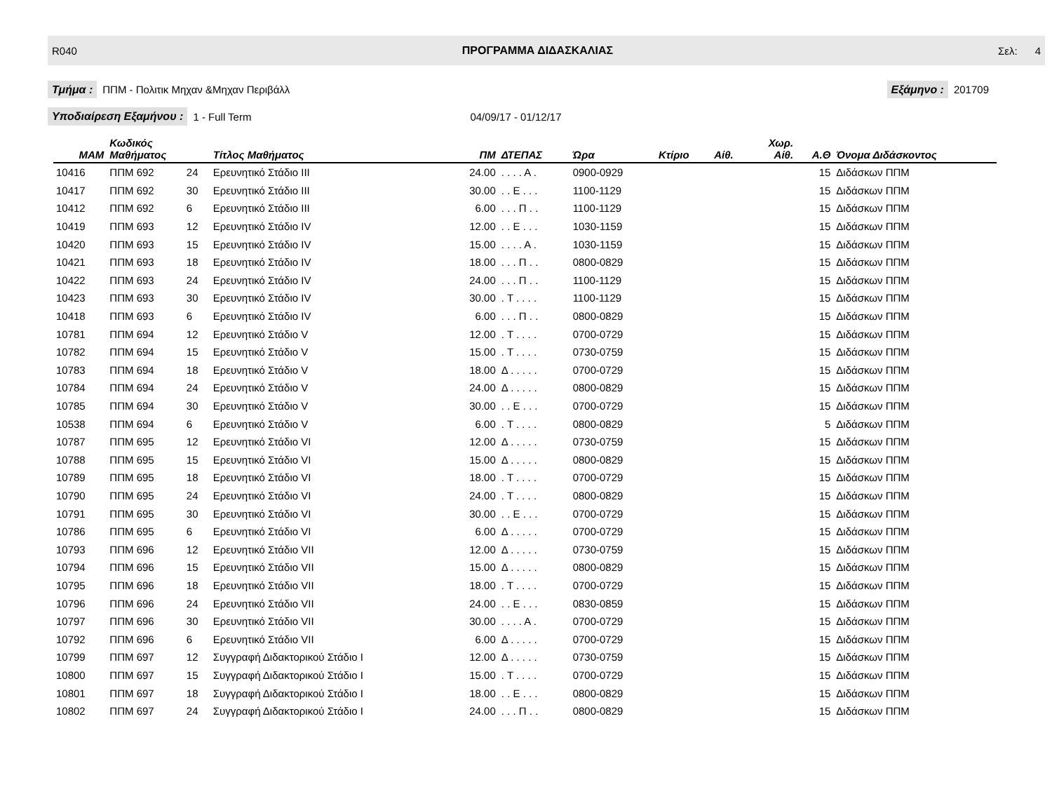R040 ΠΡΟΓΡΑΜΜΑ ΔΙΔΑΣΚΑΛΙΑΣ Σελ: 4
Τμήμα : ΠΠΜ - Πολιτικ Μηχαν &Μηχαν Περιβάλλ Εξάμηνο : 201709
Υποδιαίρεση Εξαμήνου : 1 - Full Term 04/09/17 - 01/12/17
| MAM | Κωδικός Μαθήματος | | Τίτλος Μαθήματος | ΠΜ | ΔΤΕΠΑΣ | Ώρα | Κτίριο | Αίθ. | Χωρ. Αίθ. | Α.Θ | Όνομα Διδάσκοντος |
| --- | --- | --- | --- | --- | --- | --- | --- | --- | --- | --- | --- |
| 10416 | ΠΠΜ 692 | 24 | Ερευνητικό Στάδιο III | 24.00 | . . . . Α . | 0900-0929 | | | | 15 | Διδάσκων ΠΠΜ |
| 10417 | ΠΠΜ 692 | 30 | Ερευνητικό Στάδιο III | 30.00 | . . Ε . . . | 1100-1129 | | | | 15 | Διδάσκων ΠΠΜ |
| 10412 | ΠΠΜ 692 | 6 | Ερευνητικό Στάδιο III | 6.00 | . . . Π . . | 1100-1129 | | | | 15 | Διδάσκων ΠΠΜ |
| 10419 | ΠΠΜ 693 | 12 | Ερευνητικό Στάδιο IV | 12.00 | . . Ε . . . | 1030-1159 | | | | 15 | Διδάσκων ΠΠΜ |
| 10420 | ΠΠΜ 693 | 15 | Ερευνητικό Στάδιο IV | 15.00 | . . . . Α . | 1030-1159 | | | | 15 | Διδάσκων ΠΠΜ |
| 10421 | ΠΠΜ 693 | 18 | Ερευνητικό Στάδιο IV | 18.00 | . . . Π . . | 0800-0829 | | | | 15 | Διδάσκων ΠΠΜ |
| 10422 | ΠΠΜ 693 | 24 | Ερευνητικό Στάδιο IV | 24.00 | . . . Π . . | 1100-1129 | | | | 15 | Διδάσκων ΠΠΜ |
| 10423 | ΠΠΜ 693 | 30 | Ερευνητικό Στάδιο IV | 30.00 | . Τ . . . . | 1100-1129 | | | | 15 | Διδάσκων ΠΠΜ |
| 10418 | ΠΠΜ 693 | 6 | Ερευνητικό Στάδιο IV | 6.00 | . . . Π . . | 0800-0829 | | | | 15 | Διδάσκων ΠΠΜ |
| 10781 | ΠΠΜ 694 | 12 | Ερευνητικό Στάδιο V | 12.00 | . Τ . . . . | 0700-0729 | | | | 15 | Διδάσκων ΠΠΜ |
| 10782 | ΠΠΜ 694 | 15 | Ερευνητικό Στάδιο V | 15.00 | . Τ . . . . | 0730-0759 | | | | 15 | Διδάσκων ΠΠΜ |
| 10783 | ΠΠΜ 694 | 18 | Ερευνητικό Στάδιο V | 18.00 | Δ . . . . . | 0700-0729 | | | | 15 | Διδάσκων ΠΠΜ |
| 10784 | ΠΠΜ 694 | 24 | Ερευνητικό Στάδιο V | 24.00 | Δ . . . . . | 0800-0829 | | | | 15 | Διδάσκων ΠΠΜ |
| 10785 | ΠΠΜ 694 | 30 | Ερευνητικό Στάδιο V | 30.00 | . . Ε . . . | 0700-0729 | | | | 15 | Διδάσκων ΠΠΜ |
| 10538 | ΠΠΜ 694 | 6 | Ερευνητικό Στάδιο V | 6.00 | . Τ . . . . | 0800-0829 | | | | 5 | Διδάσκων ΠΠΜ |
| 10787 | ΠΠΜ 695 | 12 | Ερευνητικό Στάδιο VI | 12.00 | Δ . . . . . | 0730-0759 | | | | 15 | Διδάσκων ΠΠΜ |
| 10788 | ΠΠΜ 695 | 15 | Ερευνητικό Στάδιο VI | 15.00 | Δ . . . . . | 0800-0829 | | | | 15 | Διδάσκων ΠΠΜ |
| 10789 | ΠΠΜ 695 | 18 | Ερευνητικό Στάδιο VI | 18.00 | . Τ . . . . | 0700-0729 | | | | 15 | Διδάσκων ΠΠΜ |
| 10790 | ΠΠΜ 695 | 24 | Ερευνητικό Στάδιο VI | 24.00 | . Τ . . . . | 0800-0829 | | | | 15 | Διδάσκων ΠΠΜ |
| 10791 | ΠΠΜ 695 | 30 | Ερευνητικό Στάδιο VI | 30.00 | . . Ε . . . | 0700-0729 | | | | 15 | Διδάσκων ΠΠΜ |
| 10786 | ΠΠΜ 695 | 6 | Ερευνητικό Στάδιο VI | 6.00 | Δ . . . . . | 0700-0729 | | | | 15 | Διδάσκων ΠΠΜ |
| 10793 | ΠΠΜ 696 | 12 | Ερευνητικό Στάδιο VII | 12.00 | Δ . . . . . | 0730-0759 | | | | 15 | Διδάσκων ΠΠΜ |
| 10794 | ΠΠΜ 696 | 15 | Ερευνητικό Στάδιο VII | 15.00 | Δ . . . . . | 0800-0829 | | | | 15 | Διδάσκων ΠΠΜ |
| 10795 | ΠΠΜ 696 | 18 | Ερευνητικό Στάδιο VII | 18.00 | . Τ . . . . | 0700-0729 | | | | 15 | Διδάσκων ΠΠΜ |
| 10796 | ΠΠΜ 696 | 24 | Ερευνητικό Στάδιο VII | 24.00 | . . Ε . . . | 0830-0859 | | | | 15 | Διδάσκων ΠΠΜ |
| 10797 | ΠΠΜ 696 | 30 | Ερευνητικό Στάδιο VII | 30.00 | . . . . Α . | 0700-0729 | | | | 15 | Διδάσκων ΠΠΜ |
| 10792 | ΠΠΜ 696 | 6 | Ερευνητικό Στάδιο VII | 6.00 | Δ . . . . . | 0700-0729 | | | | 15 | Διδάσκων ΠΠΜ |
| 10799 | ΠΠΜ 697 | 12 | Συγγραφή Διδακτορικού Στάδιο I | 12.00 | Δ . . . . . | 0730-0759 | | | | 15 | Διδάσκων ΠΠΜ |
| 10800 | ΠΠΜ 697 | 15 | Συγγραφή Διδακτορικού Στάδιο I | 15.00 | . Τ . . . . | 0700-0729 | | | | 15 | Διδάσκων ΠΠΜ |
| 10801 | ΠΠΜ 697 | 18 | Συγγραφή Διδακτορικού Στάδιο I | 18.00 | . . Ε . . . | 0800-0829 | | | | 15 | Διδάσκων ΠΠΜ |
| 10802 | ΠΠΜ 697 | 24 | Συγγραφή Διδακτορικού Στάδιο I | 24.00 | . . . Π . . | 0800-0829 | | | | 15 | Διδάσκων ΠΠΜ |